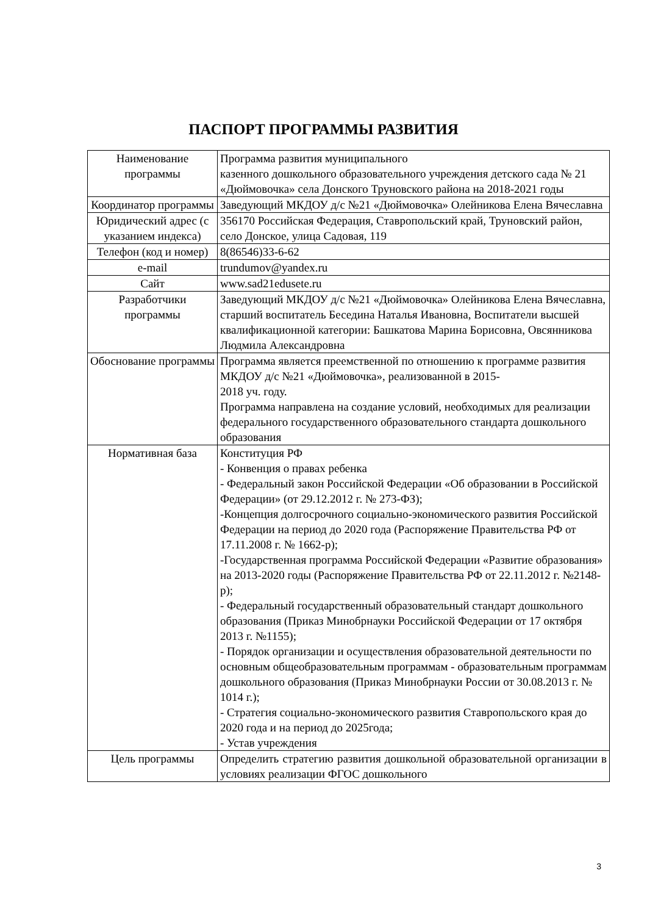ПАСПОРТ ПРОГРАММЫ РАЗВИТИЯ
| Наименование программы | Программа развития муниципального казенного дошкольного образовательного учреждения детского сада № 21 «Дюймовочка» села Донского Труновского района на 2018-2021 годы |
| Координатор программы | Заведующий МКДОУ д/с №21 «Дюймовочка» Олейникова Елена Вячеславна |
| Юридический адрес (с указанием индекса) | 356170 Российская Федерация, Ставропольский край, Труновский район, село Донское, улица Садовая, 119 |
| Телефон (код и номер) | 8(86546)33-6-62 |
| e-mail | trundumov@yandex.ru |
| Сайт | www.sad21edusete.ru |
| Разработчики программы | Заведующий МКДОУ д/с №21 «Дюймовочка» Олейникова Елена Вячеславна, старший воспитатель Беседина Наталья Ивановна, Воспитатели высшей квалификационной категории: Башкатова Марина Борисовна, Овсянникова Людмила Александровна |
| Обоснование программы | Программа является преемственной по отношению к программе развития МКДОУ д/с №21 «Дюймовочка», реализованной в 2015- 2018 уч. году. Программа направлена на создание условий, необходимых для реализации федерального государственного образовательного стандарта дошкольного образования |
| Нормативная база | Конституция РФ - Конвенция о правах ребенка - Федеральный закон Российской Федерации «Об образовании в Российской Федерации» (от 29.12.2012 г. № 273-ФЗ); -Концепция долгосрочного социально-экономического развития Российской Федерации на период до 2020 года (Распоряжение Правительства РФ от 17.11.2008 г. № 1662-р); -Государственная программа Российской Федерации «Развитие образования» на 2013-2020 годы (Распоряжение Правительства РФ от 22.11.2012 г. №2148-р); - Федеральный государственный образовательный стандарт дошкольного образования (Приказ Минобрнауки Российской Федерации от 17 октября 2013 г. №1155); - Порядок организации и осуществления образовательной деятельности по основным общеобразовательным программам - образовательным программам дошкольного образования (Приказ Минобрнауки России от 30.08.2013 г. № 1014 г.); - Стратегия социально-экономического развития Ставропольского края до 2020 года и на период до 2025года; - Устав учреждения |
| Цель программы | Определить стратегию развития дошкольной образовательной организации в условиях реализации ФГОС дошкольного |
3